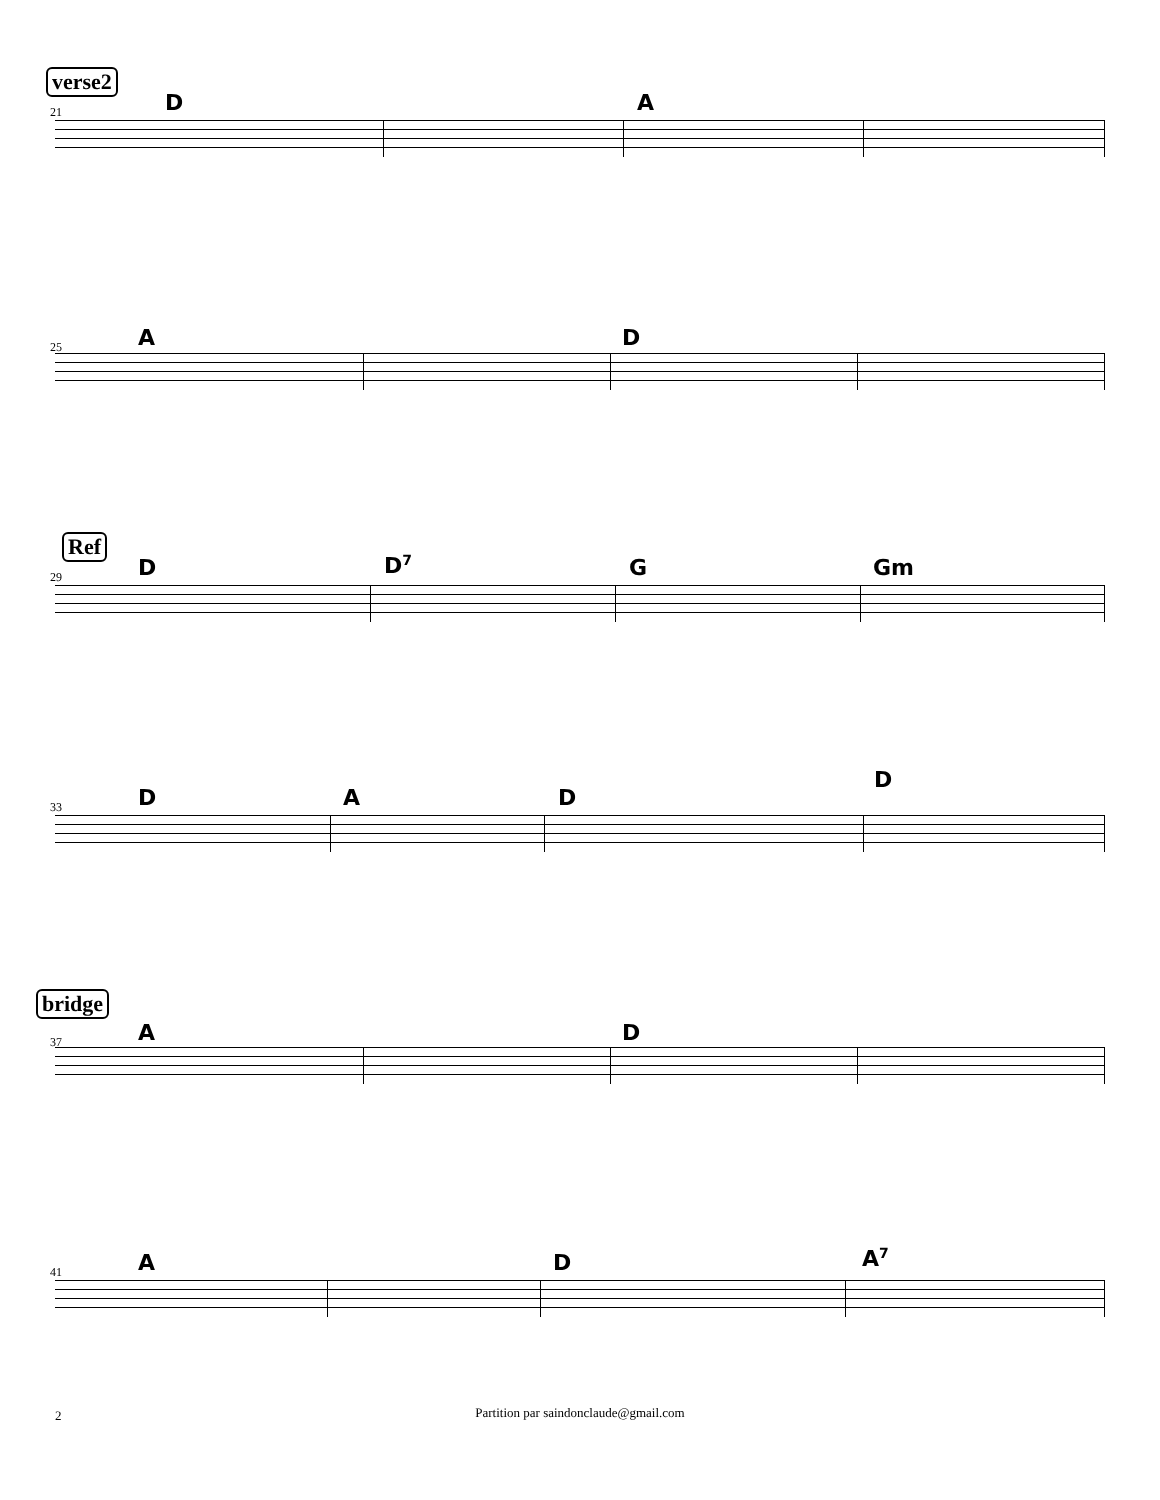verse2
21 D A
25 A D
Ref
29 D D<sup>7</sup> G Gm
33 D A D
D
bridge
37 A D
41 A D A<sup>7</sup>
2
Partition par saindonclaude@gmail.com